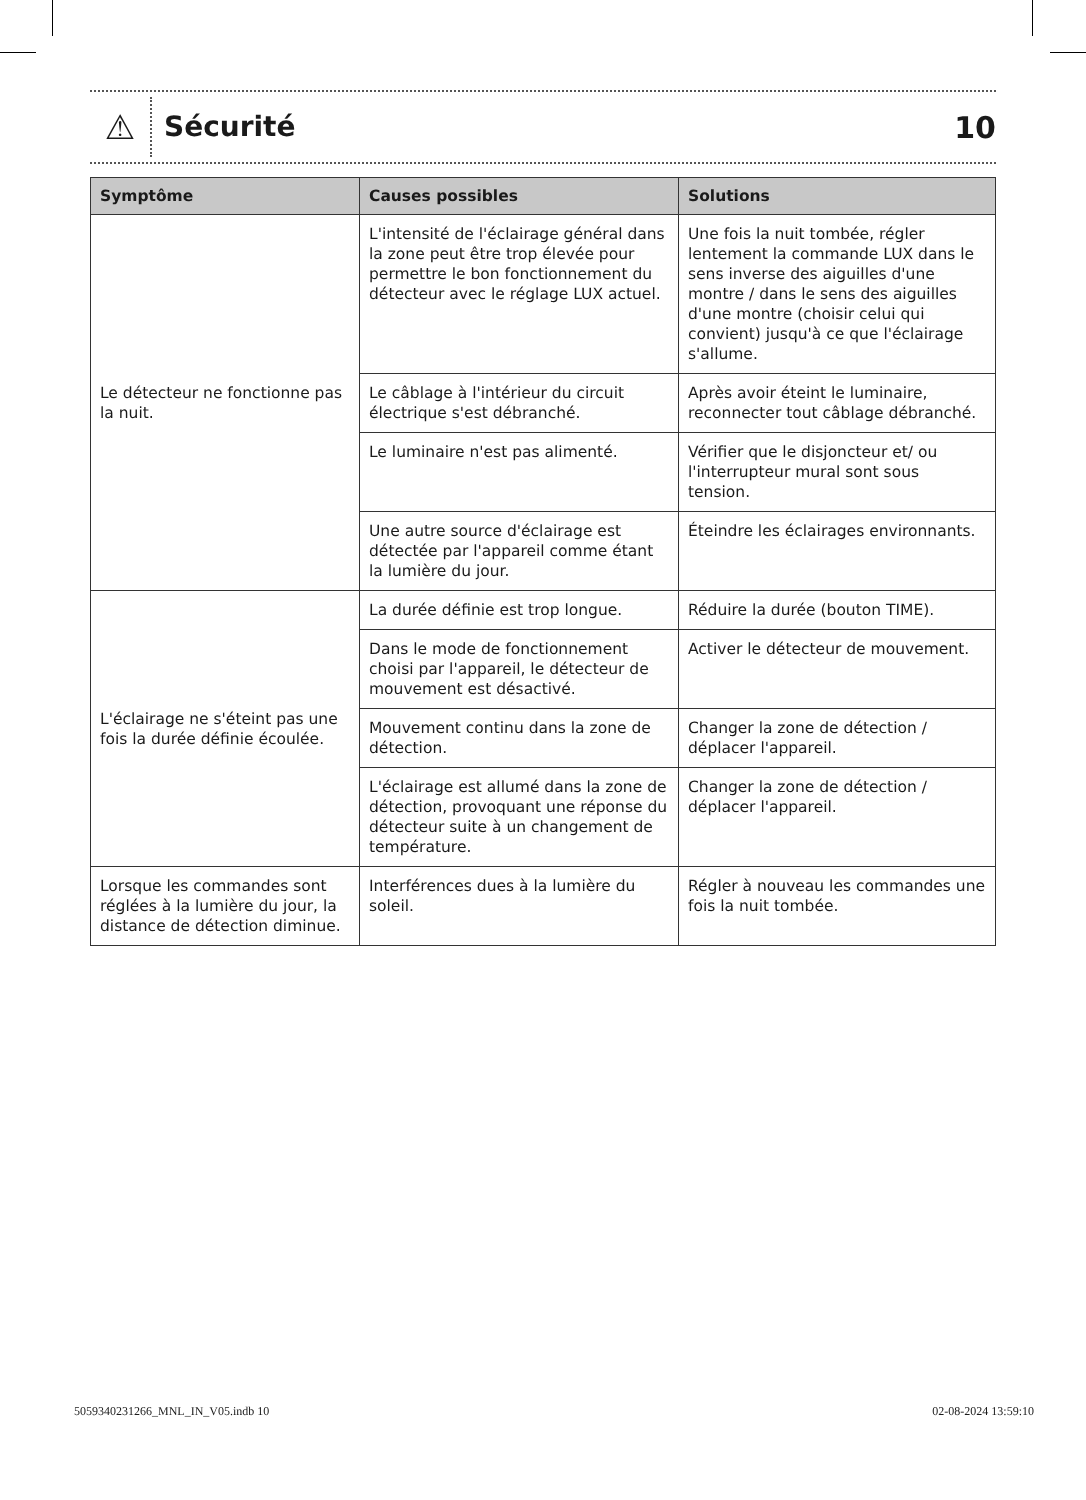⚠
Sécurité
10
| Symptôme | Causes possibles | Solutions |
| --- | --- | --- |
| Le détecteur ne fonctionne pas la nuit. | L'intensité de l'éclairage général dans la zone peut être trop élevée pour permettre le bon fonctionnement du détecteur avec le réglage LUX actuel. | Une fois la nuit tombée, régler lentement la commande LUX dans le sens inverse des aiguilles d'une montre / dans le sens des aiguilles d'une montre (choisir celui qui convient) jusqu'à ce que l'éclairage s'allume. |
| | Le câblage à l'intérieur du circuit électrique s'est débranché. | Après avoir éteint le luminaire, reconnecter tout câblage débranché. |
| | Le luminaire n'est pas alimenté. | Vérifier que le disjoncteur et/ ou l'interrupteur mural sont sous tension. |
| | Une autre source d'éclairage est détectée par l'appareil comme étant la lumière du jour. | Éteindre les éclairages environnants. |
| L'éclairage ne s'éteint pas une fois la durée définie écoulée. | La durée définie est trop longue. | Réduire la durée (bouton TIME). |
| | Dans le mode de fonctionnement choisi par l'appareil, le détecteur de mouvement est désactivé. | Activer le détecteur de mouvement. |
| | Mouvement continu dans la zone de détection. | Changer la zone de détection / déplacer l'appareil. |
| | L'éclairage est allumé dans la zone de détection, provoquant une réponse du détecteur suite à un changement de température. | Changer la zone de détection / déplacer l'appareil. |
| Lorsque les commandes sont réglées à la lumière du jour, la distance de détection diminue. | Interférences dues à la lumière du soleil. | Régler à nouveau les commandes une fois la nuit tombée. |
5059340231266_MNL_IN_V05.indb 10 02-08-2024 13:59:10